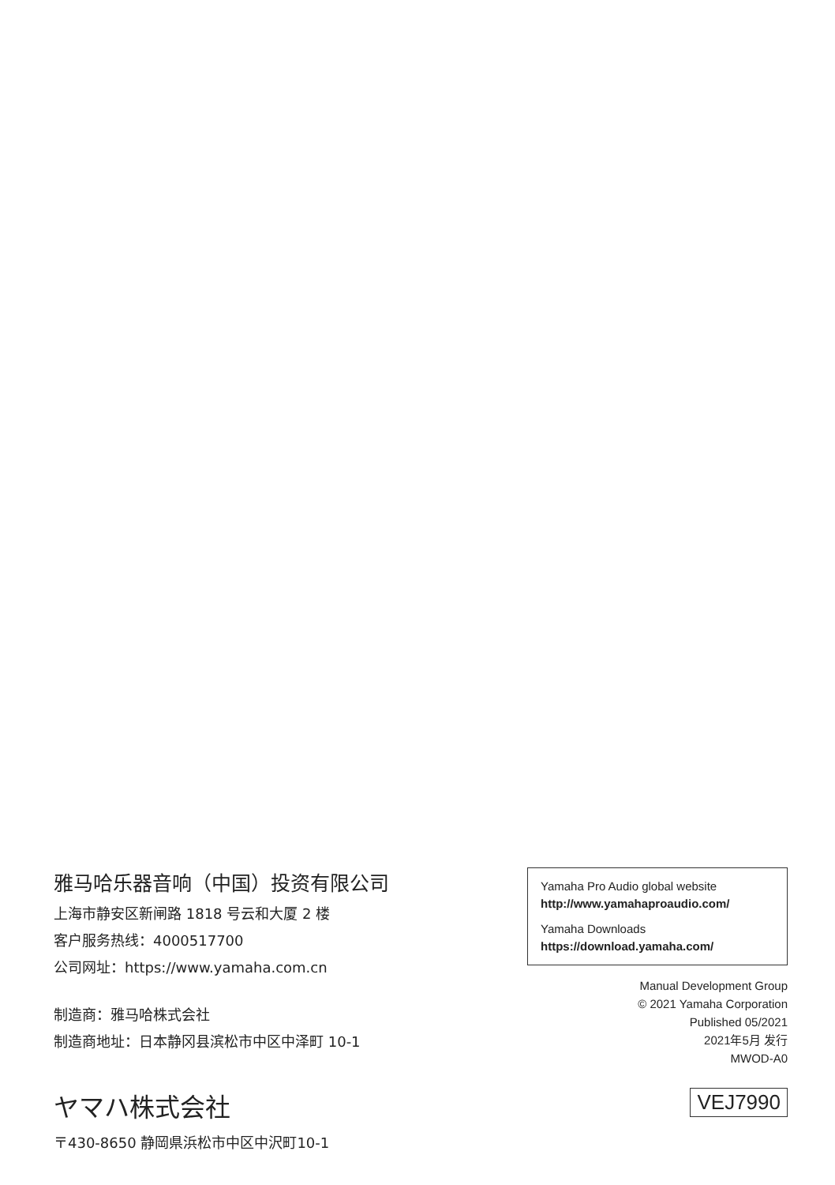雅马哈乐器音响（中国）投资有限公司
上海市静安区新闸路 1818 号云和大厦 2 楼
客户服务热线：4000517700
公司网址：https://www.yamaha.com.cn
制造商：雅马哈株式会社
制造商地址：日本静冈县滨松市中区中泽町 10-1
ヤマハ株式会社
〒430-8650 静岡県浜松市中区中沢町10-1
Yamaha Pro Audio global website
http://www.yamahaproaudio.com/
Yamaha Downloads
https://download.yamaha.com/
Manual Development Group
© 2021 Yamaha Corporation
Published 05/2021
2021年5月 发行
MWOD-A0
VEJ7990